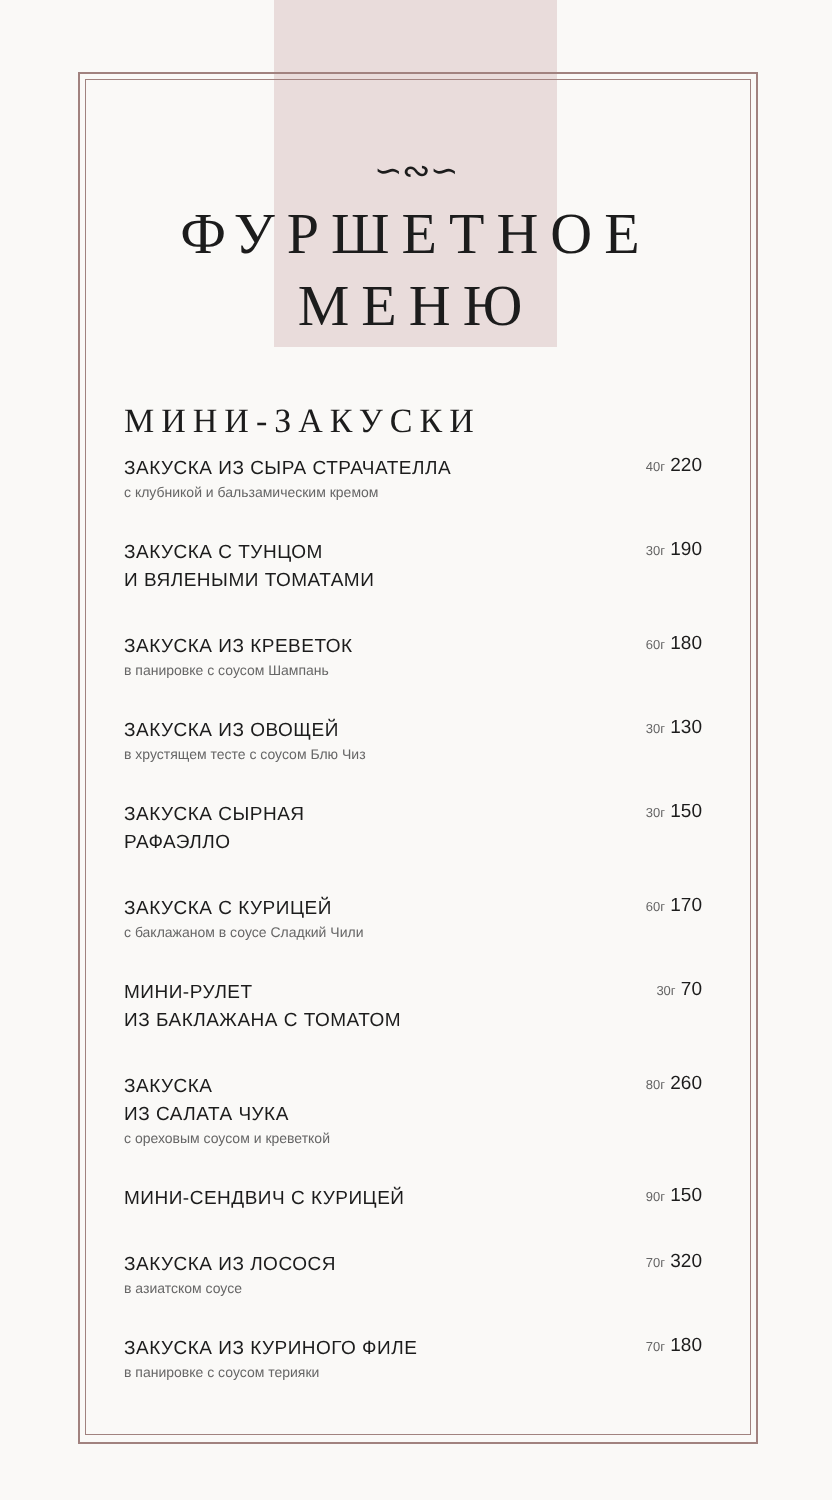∽∾∽
ФУРШЕТНОЕ
МЕНЮ
МИНИ-ЗАКУСКИ
ЗАКУСКА ИЗ СЫРА СТРАЧАТЕЛЛА
с клубникой и бальзамическим кремом
40г 220
ЗАКУСКА С ТУНЦОМ
И ВЯЛЕНЫМИ ТОМАТАМИ
30г 190
ЗАКУСКА ИЗ КРЕВЕТОК
в панировке с соусом Шампань
60г 180
ЗАКУСКА ИЗ ОВОЩЕЙ
в хрустящем тесте с соусом Блю Чиз
30г 130
ЗАКУСКА СЫРНАЯ
РАФАЭЛЛО
30г 150
ЗАКУСКА С КУРИЦЕЙ
с баклажаном в соусе Сладкий Чили
60г 170
МИНИ-РУЛЕТ
ИЗ БАКЛАЖАНА С ТОМАТОМ
30г 70
ЗАКУСКА
ИЗ САЛАТА ЧУКА
с ореховым соусом и креветкой
80г 260
МИНИ-СЕНДВИЧ С КУРИЦЕЙ
90г 150
ЗАКУСКА ИЗ ЛОСОСЯ
в азиатском соусе
70г 320
ЗАКУСКА ИЗ КУРИНОГО ФИЛЕ
в панировке с соусом терияки
70г 180